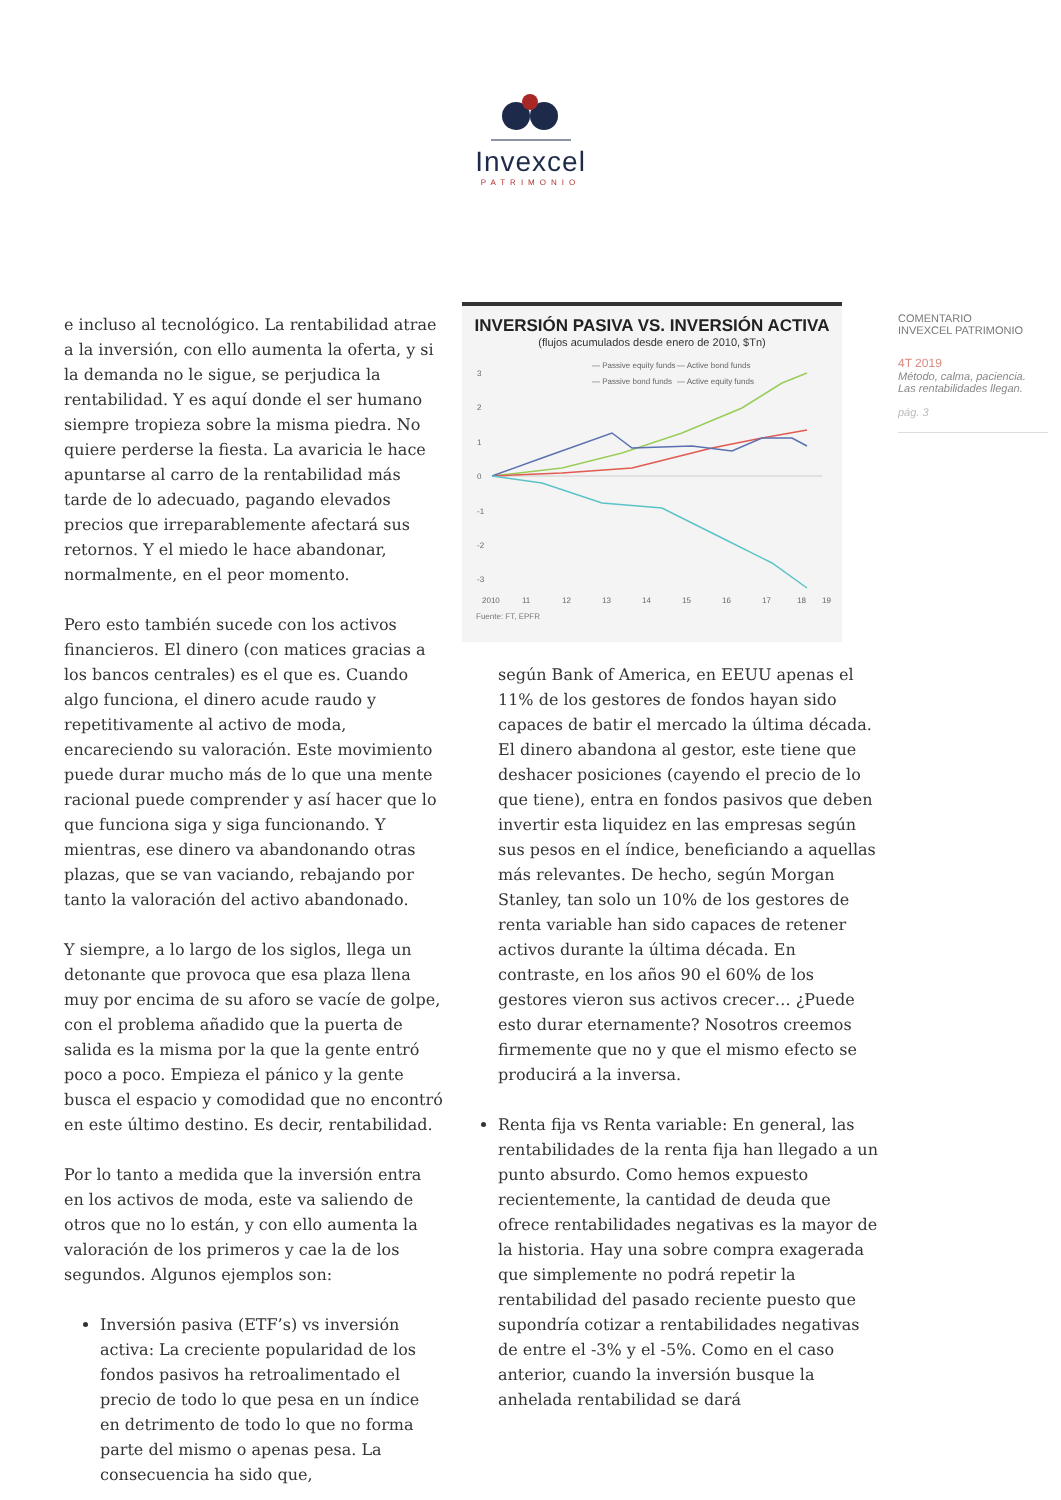Invexcel
PATRIMONIO
e incluso al tecnológico. La rentabilidad atrae a la inversión, con ello aumenta la oferta, y si la demanda no le sigue, se perjudica la rentabilidad. Y es aquí donde el ser humano siempre tropieza sobre la misma piedra. No quiere perderse la fiesta. La avaricia le hace apuntarse al carro de la rentabilidad más tarde de lo adecuado, pagando elevados precios que irreparablemente afectará sus retornos. Y el miedo le hace abandonar, normalmente, en el peor momento.
Pero esto también sucede con los activos financieros. El dinero (con matices gracias a los bancos centrales) es el que es. Cuando algo funciona, el dinero acude raudo y repetitivamente al activo de moda, encareciendo su valoración. Este movimiento puede durar mucho más de lo que una mente racional puede comprender y así hacer que lo que funciona siga y siga funcionando. Y mientras, ese dinero va abandonando otras plazas, que se van vaciando, rebajando por tanto la valoración del activo abandonado.
Y siempre, a lo largo de los siglos, llega un detonante que provoca que esa plaza llena muy por encima de su aforo se vacíe de golpe, con el problema añadido que la puerta de salida es la misma por la que la gente entró poco a poco. Empieza el pánico y la gente busca el espacio y comodidad que no encontró en este último destino. Es decir, rentabilidad.
Por lo tanto a medida que la inversión entra en los activos de moda, este va saliendo de otros que no lo están, y con ello aumenta la valoración de los primeros y cae la de los segundos. Algunos ejemplos son:
Inversión pasiva (ETF’s) vs inversión activa: La creciente popularidad de los fondos pasivos ha retroalimentado el precio de todo lo que pesa en un índice en detrimento de todo lo que no forma parte del mismo o apenas pesa. La consecuencia ha sido que,
INVERSIÓN PASIVA VS. INVERSIÓN ACTIVA
(flujos acumulados desde enero de 2010, $Tn)
— Passive equity funds
— Active bond funds
— Passive bond funds
— Active equity funds
3
2
1
0
-1
-2
-3
2010
11
12
13
14
15
16
17
18
19
Fuente: FT, EPFR
según Bank of America, en EEUU apenas el 11% de los gestores de fondos hayan sido capaces de batir el mercado la última década. El dinero abandona al gestor, este tiene que deshacer posiciones (cayendo el precio de lo que tiene), entra en fondos pasivos que deben invertir esta liquidez en las empresas según sus pesos en el índice, beneficiando a aquellas más relevantes. De hecho, según Morgan Stanley, tan solo un 10% de los gestores de renta variable han sido capaces de retener activos durante la última década. En contraste, en los años 90 el 60% de los gestores vieron sus activos crecer… ¿Puede esto durar eternamente? Nosotros creemos firmemente que no y que el mismo efecto se producirá a la inversa.
Renta fija vs Renta variable: En general, las rentabilidades de la renta fija han llegado a un punto absurdo. Como hemos expuesto recientemente, la cantidad de deuda que ofrece rentabilidades negativas es la mayor de la historia. Hay una sobre compra exagerada que simplemente no podrá repetir la rentabilidad del pasado reciente puesto que supondría cotizar a rentabilidades negativas de entre el -3% y el -5%. Como en el caso anterior, cuando la inversión busque la anhelada rentabilidad se dará
COMENTARIO
INVEXCEL PATRIMONIO
4T 2019
Método, calma, paciencia.
Las rentabilidades llegan.
pág. 3